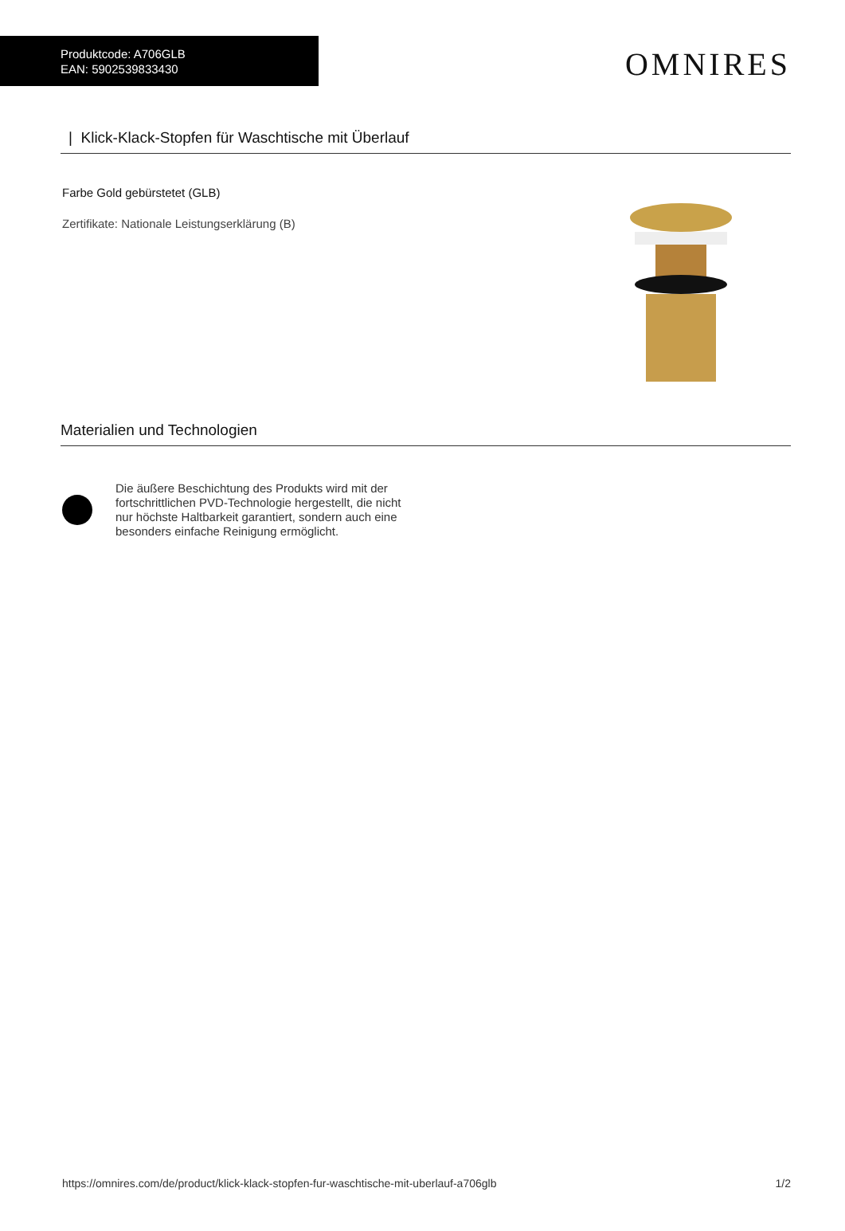Produktcode: A706GLB
EAN: 5902539833430
OMNIRES
| Klick-Klack-Stopfen für Waschtische mit Überlauf
Farbe Gold gebürstetet (GLB)
Zertifikate: Nationale Leistungserklärung (B)
Materialien und Technologien
Die äußere Beschichtung des Produkts wird mit der fortschrittlichen PVD-Technologie hergestellt, die nicht nur höchste Haltbarkeit garantiert, sondern auch eine besonders einfache Reinigung ermöglicht.
https://omnires.com/de/product/klick-klack-stopfen-fur-waschtische-mit-uberlauf-a706glb 1/2